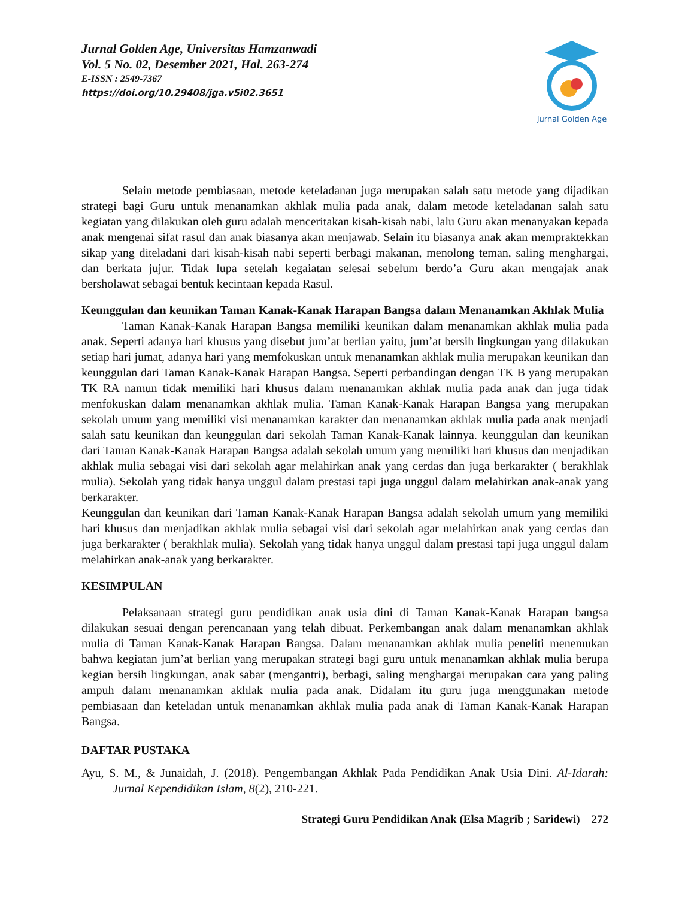Jurnal Golden Age, Universitas Hamzanwadi
Vol. 5 No. 02, Desember 2021, Hal. 263-274
E-ISSN : 2549-7367
https://doi.org/10.29408/jga.v5i02.3651
Jurnal Golden Age
Selain metode pembiasaan, metode keteladanan juga merupakan salah satu metode yang dijadikan strategi bagi Guru untuk menanamkan akhlak mulia pada anak, dalam metode keteladanan salah satu kegiatan yang dilakukan oleh guru adalah menceritakan kisah-kisah nabi, lalu Guru akan menanyakan kepada anak mengenai sifat rasul dan anak biasanya akan menjawab. Selain itu biasanya anak akan mempraktekkan sikap yang diteladani dari kisah-kisah nabi seperti berbagi makanan, menolong teman, saling menghargai, dan berkata jujur. Tidak lupa setelah kegaiatan selesai sebelum berdo’a Guru akan mengajak anak bersholawat sebagai bentuk kecintaan kepada Rasul.
Keunggulan dan keunikan Taman Kanak-Kanak Harapan Bangsa dalam Menanamkan Akhlak Mulia
Taman Kanak-Kanak Harapan Bangsa memiliki keunikan dalam menanamkan akhlak mulia pada anak. Seperti adanya hari khusus yang disebut jum’at berlian yaitu, jum’at bersih lingkungan yang dilakukan setiap hari jumat, adanya hari yang memfokuskan untuk menanamkan akhlak mulia merupakan keunikan dan keunggulan dari Taman Kanak-Kanak Harapan Bangsa. Seperti perbandingan dengan TK B yang merupakan TK RA namun tidak memiliki hari khusus dalam menanamkan akhlak mulia pada anak dan juga tidak menfokuskan dalam menanamkan akhlak mulia. Taman Kanak-Kanak Harapan Bangsa yang merupakan sekolah umum yang memiliki visi menanamkan karakter dan menanamkan akhlak mulia pada anak menjadi salah satu keunikan dan keunggulan dari sekolah Taman Kanak-Kanak lainnya. keunggulan dan keunikan dari Taman Kanak-Kanak Harapan Bangsa adalah sekolah umum yang memiliki hari khusus dan menjadikan akhlak mulia sebagai visi dari sekolah agar melahirkan anak yang cerdas dan juga berkarakter ( berakhlak mulia). Sekolah yang tidak hanya unggul dalam prestasi tapi juga unggul dalam melahirkan anak-anak yang berkarakter.
Keunggulan dan keunikan dari Taman Kanak-Kanak Harapan Bangsa adalah sekolah umum yang memiliki hari khusus dan menjadikan akhlak mulia sebagai visi dari sekolah agar melahirkan anak yang cerdas dan juga berkarakter ( berakhlak mulia). Sekolah yang tidak hanya unggul dalam prestasi tapi juga unggul dalam melahirkan anak-anak yang berkarakter.
KESIMPULAN
Pelaksanaan strategi guru pendidikan anak usia dini di Taman Kanak-Kanak Harapan bangsa dilakukan sesuai dengan perencanaan yang telah dibuat. Perkembangan anak dalam menanamkan akhlak mulia di Taman Kanak-Kanak Harapan Bangsa. Dalam menanamkan akhlak mulia peneliti menemukan bahwa kegiatan jum’at berlian yang merupakan strategi bagi guru untuk menanamkan akhlak mulia berupa kegian bersih lingkungan, anak sabar (mengantri), berbagi, saling menghargai merupakan cara yang paling ampuh dalam menanamkan akhlak mulia pada anak. Didalam itu guru juga menggunakan metode pembiasaan dan keteladan untuk menanamkan akhlak mulia pada anak di Taman Kanak-Kanak Harapan Bangsa.
DAFTAR PUSTAKA
Ayu, S. M., & Junaidah, J. (2018). Pengembangan Akhlak Pada Pendidikan Anak Usia Dini. Al-Idarah: Jurnal Kependidikan Islam, 8(2), 210-221.
Strategi Guru Pendidikan Anak (Elsa Magrib ; Saridewi) 272